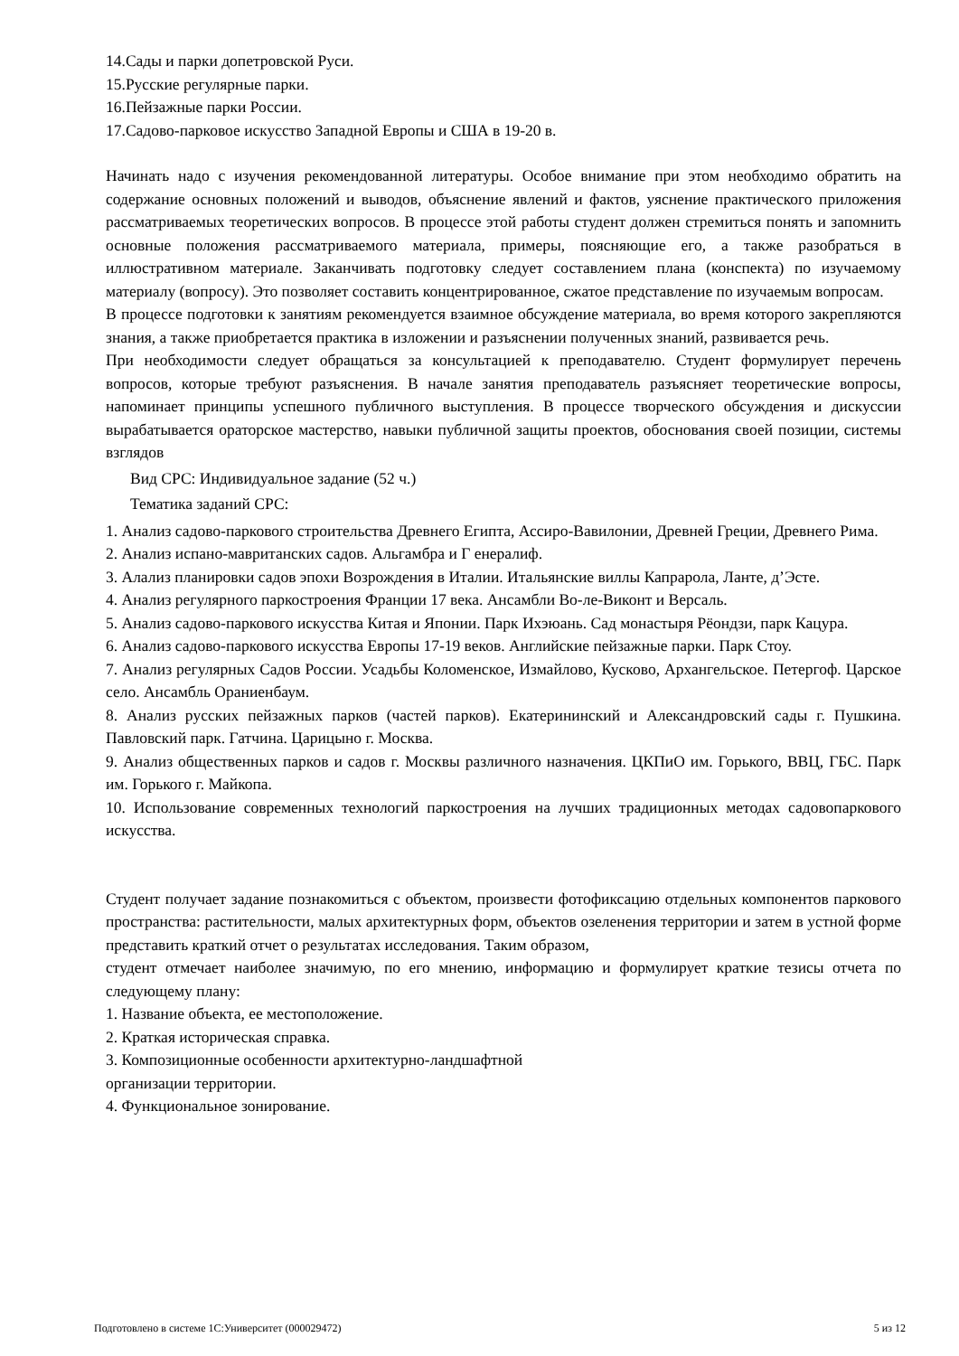14.Сады и парки допетровской Руси.
15.Русские регулярные парки.
16.Пейзажные парки России.
17.Садово-парковое искусство Западной Европы и США в 19-20 в.
Начинать надо с изучения рекомендованной литературы. Особое внимание при этом необходимо обратить на содержание основных положений и выводов, объяснение явлений и фактов, уяснение практического приложения рассматриваемых теоретических вопросов. В процессе этой работы студент должен стремиться понять и запомнить основные положения рассматриваемого материала, примеры, поясняющие его, а также разобраться в иллюстративном материале. Заканчивать подготовку следует составлением плана (конспекта) по изучаемому материалу (вопросу). Это позволяет составить концентрированное, сжатое представление по изучаемым вопросам.
В процессе подготовки к занятиям рекомендуется взаимное обсуждение материала, во время которого закрепляются знания, а также приобретается практика в изложении и разъяснении полученных знаний, развивается речь.
При необходимости следует обращаться за консультацией к преподавателю. Студент формулирует перечень вопросов, которые требуют разъяснения. В начале занятия преподаватель разъясняет теоретические вопросы, напоминает принципы успешного публичного выступления. В процессе творческого обсуждения и дискуссии вырабатывается ораторское мастерство, навыки публичной защиты проектов, обоснования своей позиции, системы взглядов
Вид СРС: Индивидуальное задание (52 ч.)
Тематика заданий СРС:
1. Анализ садово-паркового строительства Древнего Египта, Ассиро-Вавилонии, Древней Греции, Древнего Рима.
2. Анализ испано-мавританских садов. Альгамбра и Г енералиф.
3. Алализ планировки садов эпохи Возрождения в Италии. Итальянские виллы Капрарола, Ланте, д’Эсте.
4. Анализ регулярного паркостроения Франции 17 века. Ансамбли Во-ле-Виконт и Версаль.
5. Анализ садово-паркового искусства Китая и Японии. Парк Ихэюань. Сад монастыря Рёондзи, парк Кацура.
6. Анализ садово-паркового искусства Европы 17-19 веков. Английские пейзажные парки. Парк Стоу.
7. Анализ регулярных Садов России. Усадьбы Коломенское, Измайлово, Кусково, Архангельское. Петергоф. Царское село. Ансамбль Ораниенбаум.
8. Анализ русских пейзажных парков (частей парков). Екатерининский и Александровский сады г. Пушкина. Павловский парк. Гатчина. Царицыно г. Москва.
9. Анализ общественных парков и садов г. Москвы различного назначения. ЦКПиО им. Горького, ВВЦ, ГБС. Парк им. Горького г. Майкопа.
10. Использование современных технологий паркостроения на лучших традиционных методах садовопаркового искусства.
Студент получает задание познакомиться с объектом, произвести фотофиксацию отдельных компонентов паркового пространства: растительности, малых архитектурных форм, объектов озеленения территории и затем в устной форме представить краткий отчет о результатах исследования. Таким образом,
студент отмечает наиболее значимую, по его мнению, информацию и формулирует краткие тезисы отчета по следующему плану:
1. Название объекта, ее местоположение.
2. Краткая историческая справка.
3. Композиционные особенности архитектурно-ландшафтной
организации территории.
4. Функциональное зонирование.
Подготовлено в системе 1С:Университет (000029472) 5 из 12